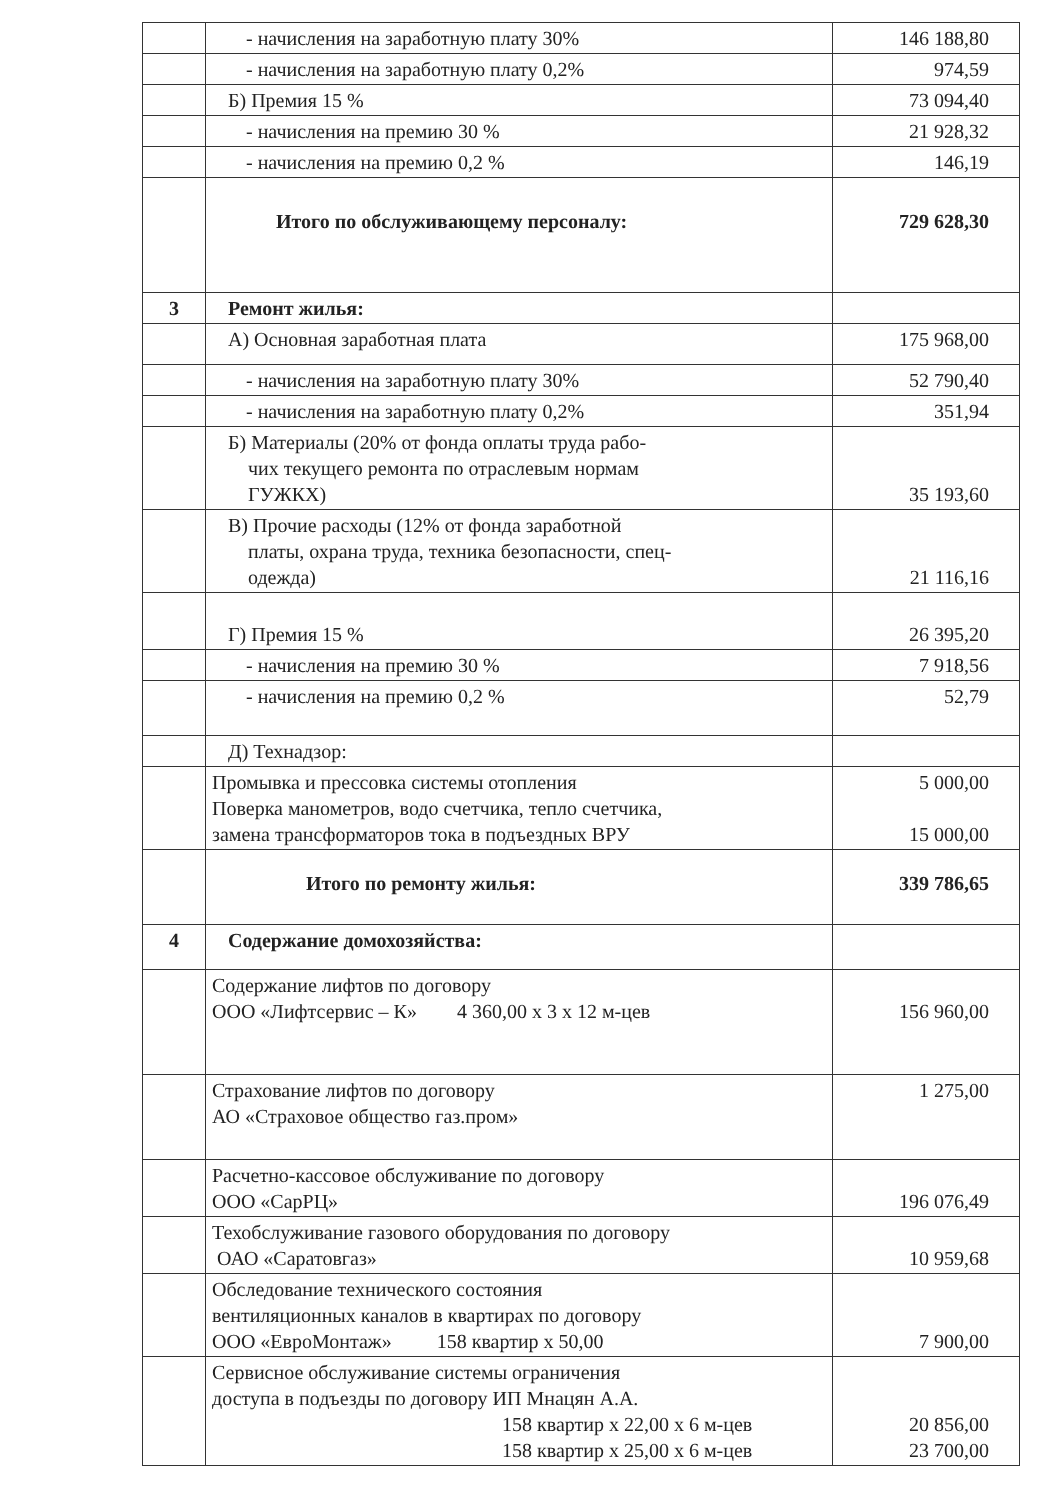| | - начисления на заработную плату 30% | 146 188,80 |
| | - начисления на заработную плату 0,2% | 974,59 |
| | Б) Премия 15 % | 73 094,40 |
| | - начисления на премию 30 % | 21 928,32 |
| | - начисления на премию 0,2 % | 146,19 |
| | Итого по обслуживающему персоналу: | 729 628,30 |
| 3 | Ремонт жилья: | |
| | А) Основная заработная плата | 175 968,00 |
| | - начисления на заработную плату 30% | 52 790,40 |
| | - начисления на заработную плату 0,2% | 351,94 |
| | Б) Материалы (20% от фонда оплаты труда рабо- чих текущего ремонта по отраслевым нормам ГУЖКХ) | 35 193,60 |
| | В) Прочие расходы (12% от фонда заработной платы, охрана труда, техника безопасности, спец- одежда) | 21 116,16 |
| | Г) Премия 15 % | 26 395,20 |
| | - начисления на премию 30 % | 7 918,56 |
| | - начисления на премию 0,2 % | 52,79 |
| | Д) Технадзор: | |
| | Промывка и прессовка системы отопления Поверка манометров, водо счетчика, тепло счетчика, замена трансформаторов тока в подъездных ВРУ | 5 000,00 15 000,00 |
| | Итого по ремонту жилья: | 339 786,65 |
| 4 | Содержание домохозяйства: | |
| | Содержание лифтов по договору ООО «Лифтсервис – К» 4 360,00 х 3 х 12 м-цев | 156 960,00 |
| | Страхование лифтов по договору АО «Страховое общество газ.пром» | 1 275,00 |
| | Расчетно-кассовое обслуживание по договору ООО «СарРЦ» | 196 076,49 |
| | Техобслуживание газового оборудования по договору ОАО «Саратовгаз» | 10 959,68 |
| | Обследование технического состояния вентиляционных каналов в квартирах по договору ООО «ЕвроМонтаж» 158 квартир х 50,00 | 7 900,00 |
| | Сервисное обслуживание системы ограничения доступа в подъезды по договору ИП Мнацян А.А. 158 квартир х 22,00 х 6 м-цев 158 квартир х 25,00 х 6 м-цев | 20 856,00 23 700,00 |